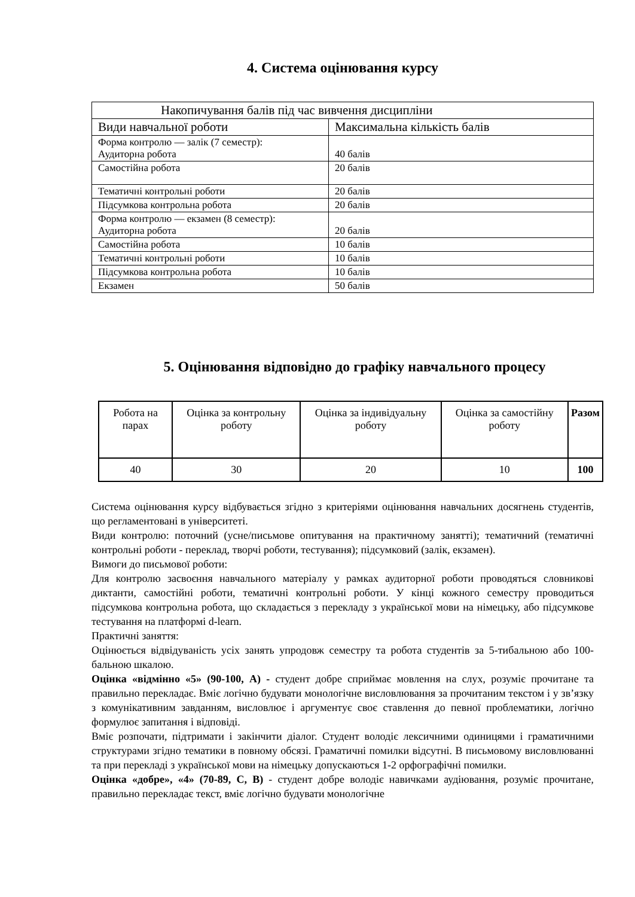4. Система оцінювання курсу
| Накопичування балів під час вивчення дисципліни | |
| --- | --- |
| Види навчальної роботи | Максимальна кількість балів |
| Форма контролю — залік (7 семестр): Аудиторна робота | 40 балів |
| Самостійна робота | 20 балів |
| Тематичні контрольні роботи | 20 балів |
| Підсумкова контрольна робота | 20 балів |
| Форма контролю — екзамен (8 семестр): Аудиторна робота | 20 балів |
| Самостійна робота | 10 балів |
| Тематичні контрольні роботи | 10 балів |
| Підсумкова контрольна робота | 10 балів |
| Екзамен | 50 балів |
5. Оцінювання відповідно до графіку навчального процесу
| Робота на парах | Оцінка за контрольну роботу | Оцінка за індивідуальну роботу | Оцінка за самостійну роботу | Разом |
| 40 | 30 | 20 | 10 | 100 |
Система оцінювання курсу відбувається згідно з критеріями оцінювання навчальних досягнень студентів, що регламентовані в університеті.
Види контролю: поточний (усне/письмове опитування на практичному занятті); тематичний (тематичні контрольні роботи - переклад, творчі роботи, тестування); підсумковий (залік, екзамен).
Вимоги до письмової роботи:
Для контролю засвоєння навчального матеріалу у рамках аудиторної роботи проводяться словникові диктанти, самостійні роботи, тематичні контрольні роботи. У кінці кожного семестру проводиться підсумкова контрольна робота, що складається з перекладу з української мови на німецьку, або підсумкове тестування на платформі d-learn.
Практичні заняття:
Оцінюється відвідуваність усіх занять упродовж семестру та робота студентів за 5-тибальною або 100-бальною шкалою.
Оцінка «відмінно «5» (90-100, А) - студент добре сприймає мовлення на слух, розуміє прочитане та правильно перекладає. Вміє логічно будувати монологічне висловлювання за прочитаним текстом і у зв’язку з комунікативним завданням, висловлює і аргументує своє ставлення до певної проблематики, логічно формулює запитання і відповіді.
Вміє розпочати, підтримати і закінчити діалог. Студент володіє лексичними одиницями і граматичними структурами згідно тематики в повному обсязі. Граматичні помилки відсутні. В письмовому висловлюванні та при перекладі з української мови на німецьку допускаються 1-2 орфографічні помилки.
Оцінка «добре», «4» (70-89, С, В) - студент добре володіє навичками аудіювання, розуміє прочитане, правильно перекладає текст, вміє логічно будувати монологічне